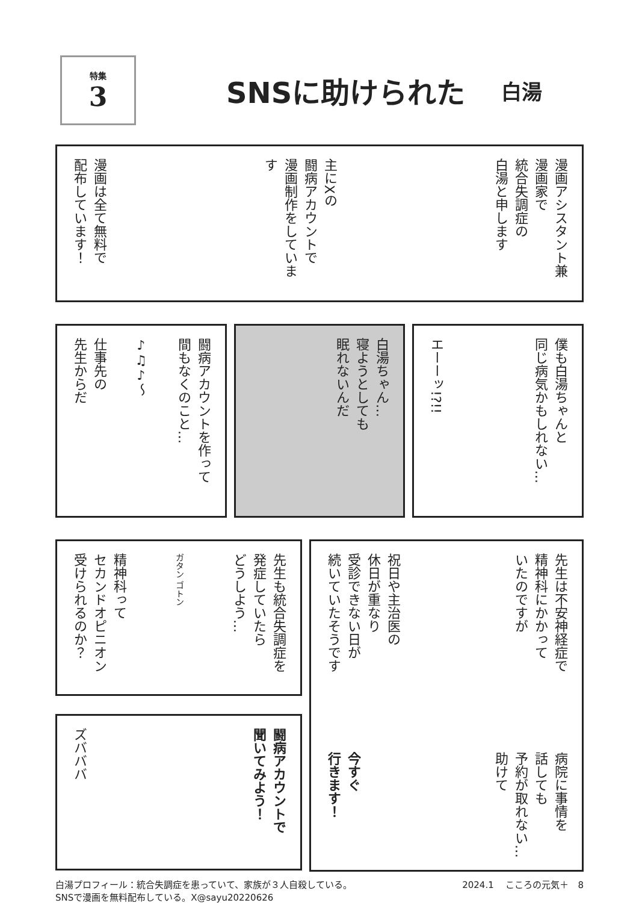特集
3
SNSに助けられた
白湯
漫画アシスタント兼
漫画家で
統合失調症の
白湯と申します
主にXの
闘病アカウントで
漫画制作をしています
漫画は全て無料で
配布しています！
闘病アカウントを作って
間もなくのこと…
♪♫♪〜
仕事先の
先生からだ
白湯ちゃん…
寝ようとしても
眠れないんだ
僕も白湯ちゃんと
同じ病気かもしれない…
エーーッ!?!!
先生も統合失調症を
発症していたら
どうしよう…
ガタン ゴトン
精神科って
セカンドオピニオン
受けられるのか？
闘病アカウントで
聞いてみよう！
ズバババ
先生は不安神経症で
精神科にかかって
いたのですが
祝日や主治医の
休日が重なり
受診できない日が
続いていたそうです
病院に事情を
話しても
予約が取れない…
助けて
今すぐ
行きます！
白湯プロフィール：統合失調症を患っていて、家族が３人自殺している。
SNSで漫画を無料配布している。X@sayu20220626
2024.1 　こころの元気＋　8